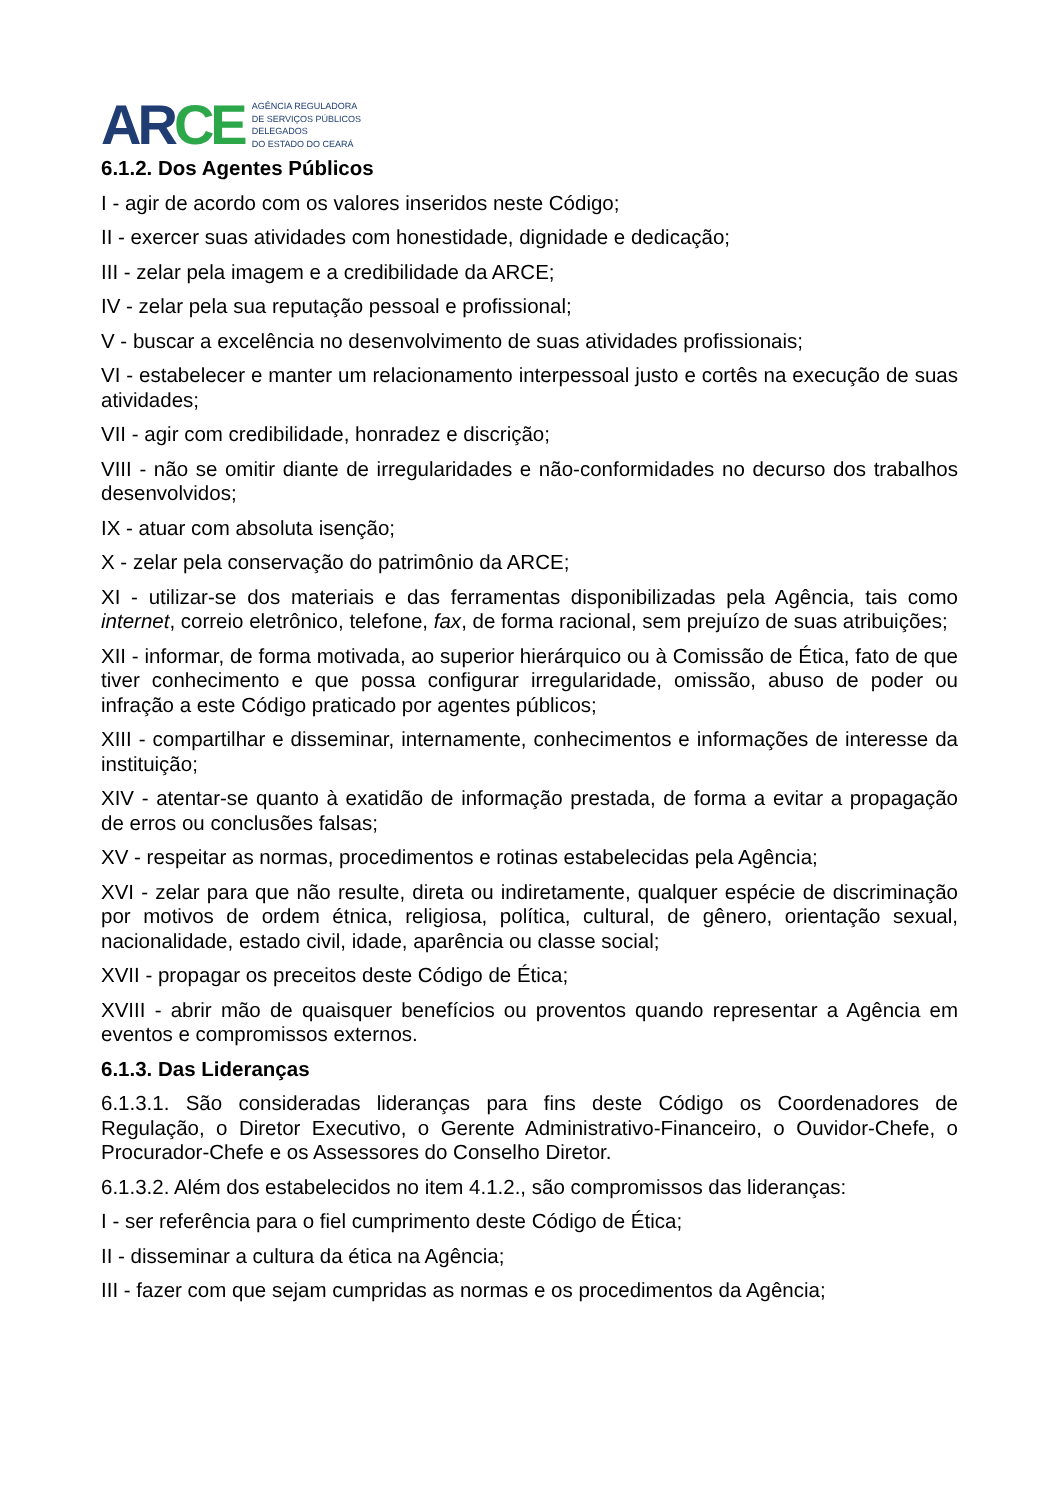AR CE
AGÊNCIA REGULADORA
DE SERVIÇOS PÚBLICOS
DELEGADOS
DO ESTADO DO CEARÁ
6.1.2. Dos Agentes Públicos
I - agir de acordo com os valores inseridos neste Código;
II - exercer suas atividades com honestidade, dignidade e dedicação;
III - zelar pela imagem e a credibilidade da ARCE;
IV - zelar pela sua reputação pessoal e profissional;
V - buscar a excelência no desenvolvimento de suas atividades profissionais;
VI - estabelecer e manter um relacionamento interpessoal justo e cortês na execução de suas atividades;
VII - agir com credibilidade, honradez e discrição;
VIII - não se omitir diante de irregularidades e não-conformidades no decurso dos trabalhos desenvolvidos;
IX - atuar com absoluta isenção;
X - zelar pela conservação do patrimônio da ARCE;
XI - utilizar-se dos materiais e das ferramentas disponibilizadas pela Agência, tais como internet, correio eletrônico, telefone, fax, de forma racional, sem prejuízo de suas atribuições;
XII - informar, de forma motivada, ao superior hierárquico ou à Comissão de Ética, fato de que tiver conhecimento e que possa configurar irregularidade, omissão, abuso de poder ou infração a este Código praticado por agentes públicos;
XIII - compartilhar e disseminar, internamente, conhecimentos e informações de interesse da instituição;
XIV - atentar-se quanto à exatidão de informação prestada, de forma a evitar a propagação de erros ou conclusões falsas;
XV - respeitar as normas, procedimentos e rotinas estabelecidas pela Agência;
XVI - zelar para que não resulte, direta ou indiretamente, qualquer espécie de discriminação por motivos de ordem étnica, religiosa, política, cultural, de gênero, orientação sexual, nacionalidade, estado civil, idade, aparência ou classe social;
XVII - propagar os preceitos deste Código de Ética;
XVIII - abrir mão de quaisquer benefícios ou proventos quando representar a Agência em eventos e compromissos externos.
6.1.3. Das Lideranças
6.1.3.1. São consideradas lideranças para fins deste Código os Coordenadores de Regulação, o Diretor Executivo, o Gerente Administrativo-Financeiro, o Ouvidor-Chefe, o Procurador-Chefe e os Assessores do Conselho Diretor.
6.1.3.2. Além dos estabelecidos no item 4.1.2., são compromissos das lideranças:
I - ser referência para o fiel cumprimento deste Código de Ética;
II - disseminar a cultura da ética na Agência;
III - fazer com que sejam cumpridas as normas e os procedimentos da Agência;